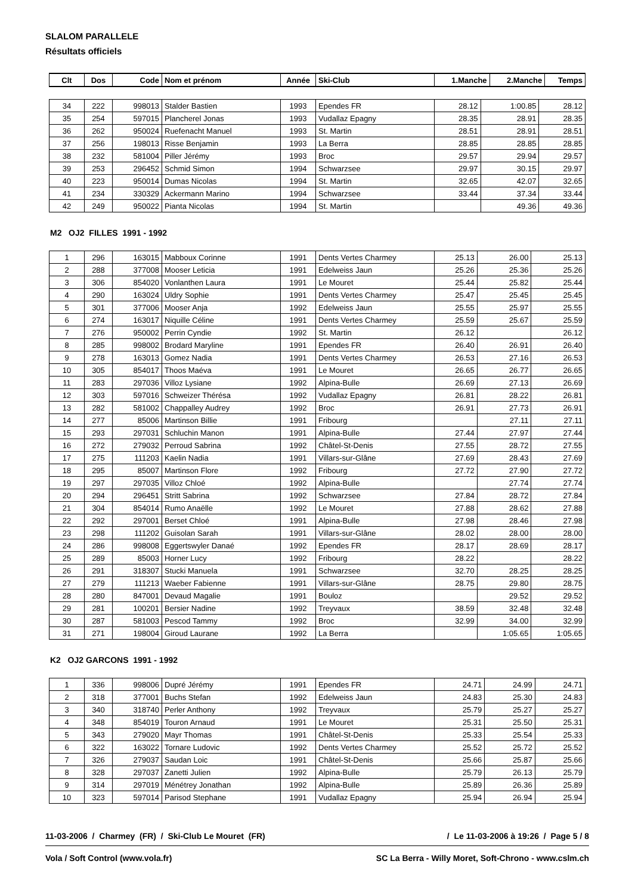SLALOM PARALLELE
Résultats officiels
| Clt | Dos | Code | Nom et prénom | Année | Ski-Club | 1.Manche | 2.Manche | Temps |
| --- | --- | --- | --- | --- | --- | --- | --- | --- |
| 34 | 222 | 998013 | Stalder Bastien | 1993 | Ependes FR | 28.12 | 1:00.85 | 28.12 |
| 35 | 254 | 597015 | Plancherel Jonas | 1993 | Vudallaz Epagny | 28.35 | 28.91 | 28.35 |
| 36 | 262 | 950024 | Ruefenacht Manuel | 1993 | St. Martin | 28.51 | 28.91 | 28.51 |
| 37 | 256 | 198013 | Risse Benjamin | 1993 | La Berra | 28.85 | 28.85 | 28.85 |
| 38 | 232 | 581004 | Piller Jérémy | 1993 | Broc | 29.57 | 29.94 | 29.57 |
| 39 | 253 | 296452 | Schmid Simon | 1994 | Schwarzsee | 29.97 | 30.15 | 29.97 |
| 40 | 223 | 950014 | Dumas Nicolas | 1994 | St. Martin | 32.65 | 42.07 | 32.65 |
| 41 | 234 | 330329 | Ackermann Marino | 1994 | Schwarzsee | 33.44 | 37.34 | 33.44 |
| 42 | 249 | 950022 | Pianta Nicolas | 1994 | St. Martin | | 49.36 | 49.36 |
M2 OJ2 FILLES 1991 - 1992
| 1 | 296 | 163015 | Mabboux Corinne | 1991 | Dents Vertes Charmey | 25.13 | 26.00 | 25.13 |
| 2 | 288 | 377008 | Mooser Leticia | 1991 | Edelweiss Jaun | 25.26 | 25.36 | 25.26 |
| 3 | 306 | 854020 | Vonlanthen Laura | 1991 | Le Mouret | 25.44 | 25.82 | 25.44 |
| 4 | 290 | 163024 | Uldry Sophie | 1991 | Dents Vertes Charmey | 25.47 | 25.45 | 25.45 |
| 5 | 301 | 377006 | Mooser Anja | 1992 | Edelweiss Jaun | 25.55 | 25.97 | 25.55 |
| 6 | 274 | 163017 | Niquille Céline | 1991 | Dents Vertes Charmey | 25.59 | 25.67 | 25.59 |
| 7 | 276 | 950002 | Perrin Cyndie | 1992 | St. Martin | 26.12 | | 26.12 |
| 8 | 285 | 998002 | Brodard Maryline | 1991 | Ependes FR | 26.40 | 26.91 | 26.40 |
| 9 | 278 | 163013 | Gomez Nadia | 1991 | Dents Vertes Charmey | 26.53 | 27.16 | 26.53 |
| 10 | 305 | 854017 | Thoos Maéva | 1991 | Le Mouret | 26.65 | 26.77 | 26.65 |
| 11 | 283 | 297036 | Villoz Lysiane | 1992 | Alpina-Bulle | 26.69 | 27.13 | 26.69 |
| 12 | 303 | 597016 | Schweizer Thérésa | 1992 | Vudallaz Epagny | 26.81 | 28.22 | 26.81 |
| 13 | 282 | 581002 | Chappalley Audrey | 1992 | Broc | 26.91 | 27.73 | 26.91 |
| 14 | 277 | 85006 | Martinson Billie | 1991 | Fribourg | | 27.11 | 27.11 |
| 15 | 293 | 297031 | Schluchin Manon | 1991 | Alpina-Bulle | 27.44 | 27.97 | 27.44 |
| 16 | 272 | 279032 | Perroud Sabrina | 1992 | Châtel-St-Denis | 27.55 | 28.72 | 27.55 |
| 17 | 275 | 111203 | Kaelin Nadia | 1991 | Villars-sur-Glâne | 27.69 | 28.43 | 27.69 |
| 18 | 295 | 85007 | Martinson Flore | 1992 | Fribourg | 27.72 | 27.90 | 27.72 |
| 19 | 297 | 297035 | Villoz Chloé | 1992 | Alpina-Bulle | | 27.74 | 27.74 |
| 20 | 294 | 296451 | Stritt Sabrina | 1992 | Schwarzsee | 27.84 | 28.72 | 27.84 |
| 21 | 304 | 854014 | Rumo Anaëlle | 1992 | Le Mouret | 27.88 | 28.62 | 27.88 |
| 22 | 292 | 297001 | Berset Chloé | 1991 | Alpina-Bulle | 27.98 | 28.46 | 27.98 |
| 23 | 298 | 111202 | Guisolan Sarah | 1991 | Villars-sur-Glâne | 28.02 | 28.00 | 28.00 |
| 24 | 286 | 998008 | Eggertswyler Danaé | 1992 | Ependes FR | 28.17 | 28.69 | 28.17 |
| 25 | 289 | 85003 | Horner Lucy | 1992 | Fribourg | 28.22 | | 28.22 |
| 26 | 291 | 318307 | Stucki Manuela | 1991 | Schwarzsee | 32.70 | 28.25 | 28.25 |
| 27 | 279 | 111213 | Waeber Fabienne | 1991 | Villars-sur-Glâne | 28.75 | 29.80 | 28.75 |
| 28 | 280 | 847001 | Devaud Magalie | 1991 | Bouloz | | 29.52 | 29.52 |
| 29 | 281 | 100201 | Bersier Nadine | 1992 | Treyvaux | 38.59 | 32.48 | 32.48 |
| 30 | 287 | 581003 | Pescod Tammy | 1992 | Broc | 32.99 | 34.00 | 32.99 |
| 31 | 271 | 198004 | Giroud Laurane | 1992 | La Berra | | 1:05.65 | 1:05.65 |
K2 OJ2 GARCONS 1991 - 1992
| 1 | 336 | 998006 | Dupré Jérémy | 1991 | Ependes FR | 24.71 | 24.99 | 24.71 |
| 2 | 318 | 377001 | Buchs Stefan | 1992 | Edelweiss Jaun | 24.83 | 25.30 | 24.83 |
| 3 | 340 | 318740 | Perler Anthony | 1992 | Treyvaux | 25.79 | 25.27 | 25.27 |
| 4 | 348 | 854019 | Touron Arnaud | 1991 | Le Mouret | 25.31 | 25.50 | 25.31 |
| 5 | 343 | 279020 | Mayr Thomas | 1991 | Châtel-St-Denis | 25.33 | 25.54 | 25.33 |
| 6 | 322 | 163022 | Tornare Ludovic | 1992 | Dents Vertes Charmey | 25.52 | 25.72 | 25.52 |
| 7 | 326 | 279037 | Saudan Loic | 1991 | Châtel-St-Denis | 25.66 | 25.87 | 25.66 |
| 8 | 328 | 297037 | Zanetti Julien | 1992 | Alpina-Bulle | 25.79 | 26.13 | 25.79 |
| 9 | 314 | 297019 | Ménétrey Jonathan | 1992 | Alpina-Bulle | 25.89 | 26.36 | 25.89 |
| 10 | 323 | 597014 | Parisod Stephane | 1991 | Vudallaz Epagny | 25.94 | 26.94 | 25.94 |
11-03-2006 / Charmey (FR) / Ski-Club Le Mouret (FR) / Le 11-03-2006 à 19:26 / Page 5 / 8
Vola / Soft Control (www.vola.fr) SC La Berra - Willy Moret, Soft-Chrono - www.cslm.ch